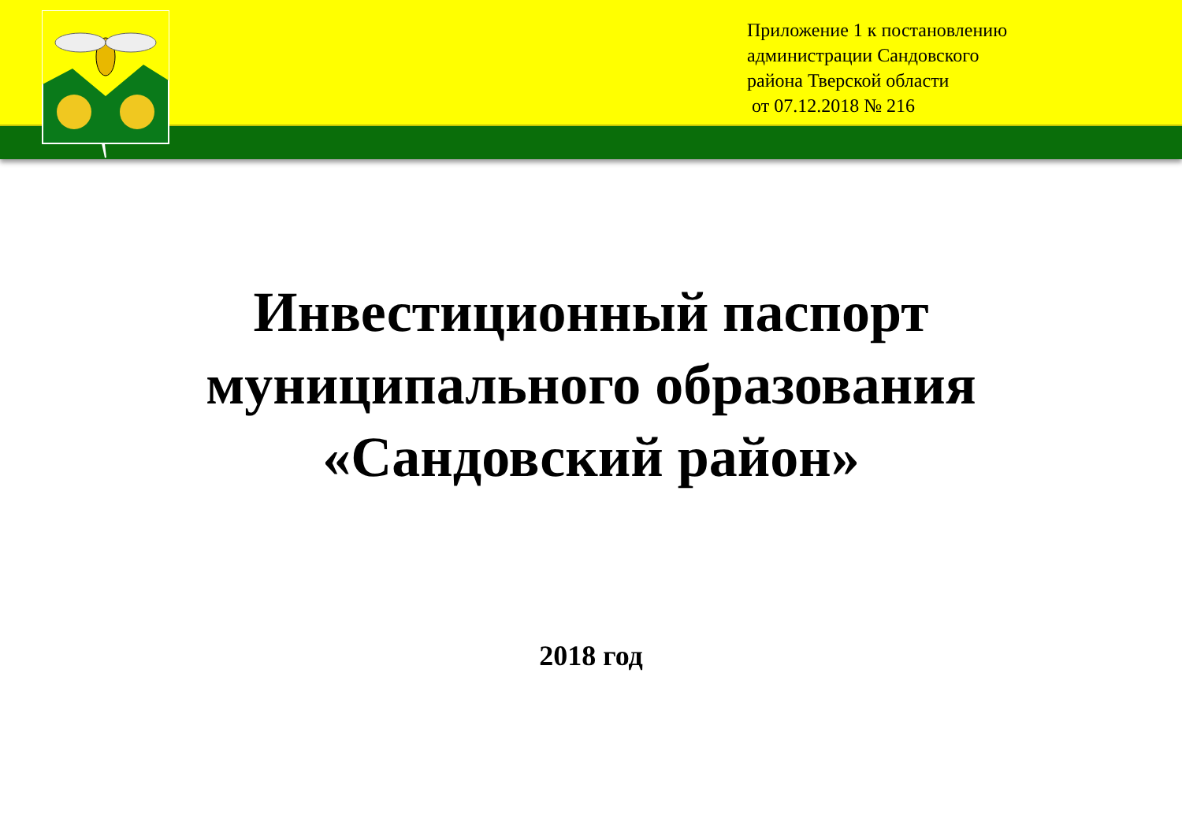Приложение 1 к постановлению
администрации Сандовского
района Тверской области
от 07.12.2018 № 216
Инвестиционный паспорт
муниципального образования
«Сандовский район»
2018 год